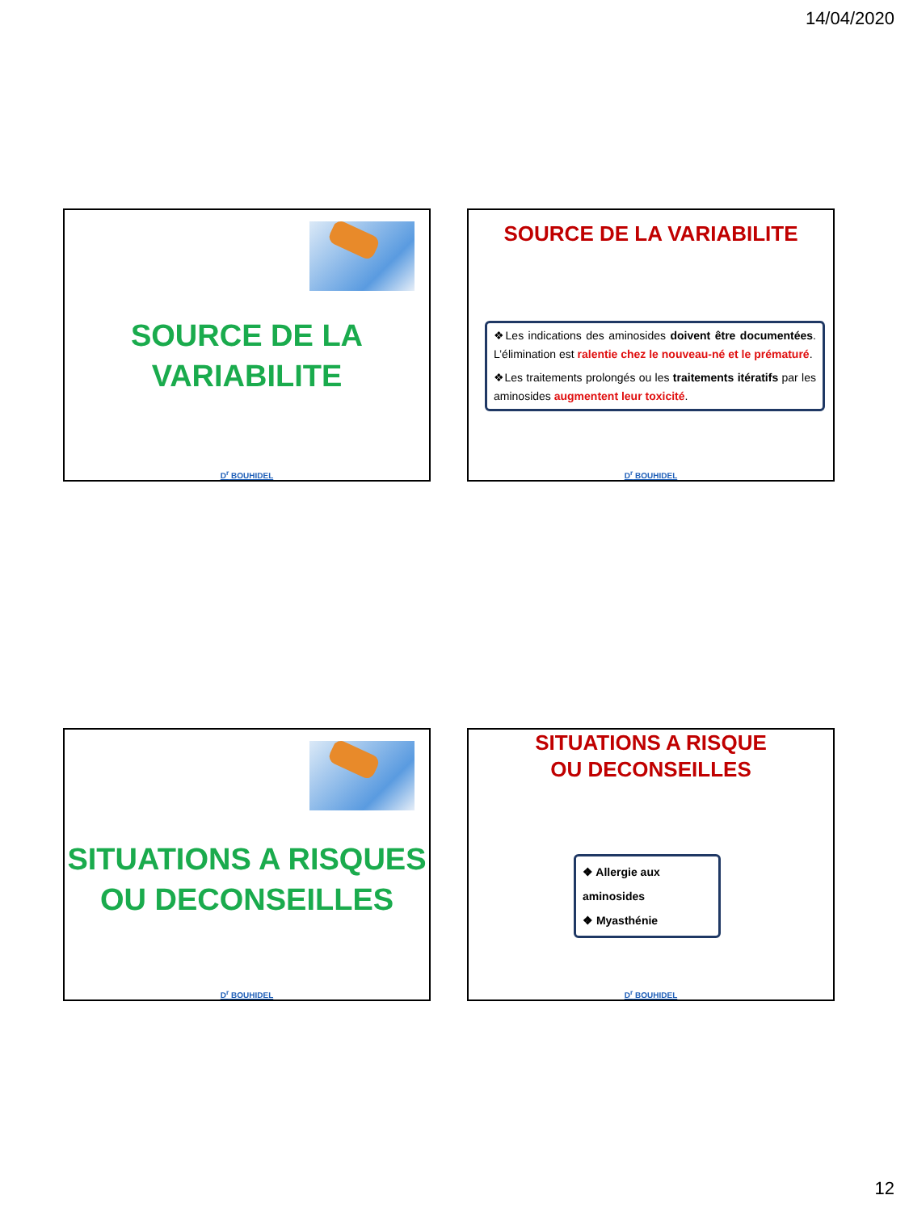14/04/2020
SOURCE DE LA
VARIABILITE
D<sup>r</sup> BOUHIDEL
SOURCE DE LA VARIABILITE
❖Les indications des aminosides doivent être documentées. L’élimination est ralentie chez le nouveau-né et le prématuré.
❖Les traitements prolongés ou les traitements itératifs par les aminosides augmentent leur toxicité.
D<sup>r</sup> BOUHIDEL
SITUATIONS A RISQUES
OU DECONSEILLES
D<sup>r</sup> BOUHIDEL
SITUATIONS A RISQUE
OU DECONSEILLES
❖ Allergie aux aminosides
❖ Myasthénie
D<sup>r</sup> BOUHIDEL
12